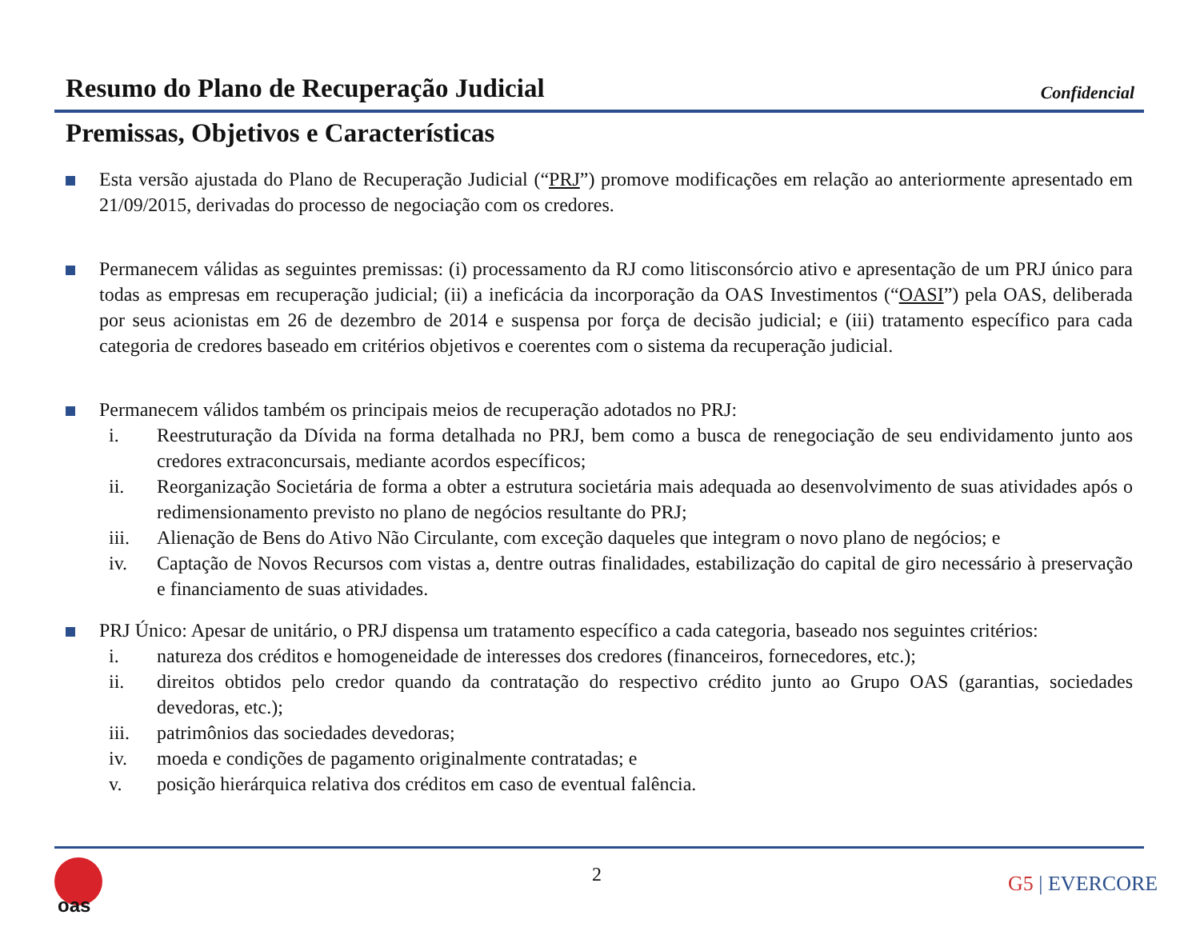Resumo do Plano de Recuperação Judicial
Confidencial
Premissas, Objetivos e Características
Esta versão ajustada do Plano de Recuperação Judicial (“PRJ”) promove modificações em relação ao anteriormente apresentado em 21/09/2015, derivadas do processo de negociação com os credores.
Permanecem válidas as seguintes premissas: (i) processamento da RJ como litisconsórcio ativo e apresentação de um PRJ único para todas as empresas em recuperação judicial; (ii) a ineficácia da incorporação da OAS Investimentos (“OASI”) pela OAS, deliberada por seus acionistas em 26 de dezembro de 2014 e suspensa por força de decisão judicial; e (iii) tratamento específico para cada categoria de credores baseado em critérios objetivos e coerentes com o sistema da recuperação judicial.
Permanecem válidos também os principais meios de recuperação adotados no PRJ:
i. Reestruturação da Dívida na forma detalhada no PRJ, bem como a busca de renegociação de seu endividamento junto aos credores extraconcursais, mediante acordos específicos;
ii. Reorganização Societária de forma a obter a estrutura societária mais adequada ao desenvolvimento de suas atividades após o redimensionamento previsto no plano de negócios resultante do PRJ;
iii. Alienação de Bens do Ativo Não Circulante, com exceção daqueles que integram o novo plano de negócios; e
iv. Captação de Novos Recursos com vistas a, dentre outras finalidades, estabilização do capital de giro necessário à preservação e financiamento de suas atividades.
PRJ Único: Apesar de unitário, o PRJ dispensa um tratamento específico a cada categoria, baseado nos seguintes critérios:
i. natureza dos créditos e homogeneidade de interesses dos credores (financeiros, fornecedores, etc.);
ii. direitos obtidos pelo credor quando da contratação do respectivo crédito junto ao Grupo OAS (garantias, sociedades devedoras, etc.);
iii. patrimônios das sociedades devedoras;
iv. moeda e condições de pagamento originalmente contratadas; e
v. posição hierárquica relativa dos créditos em caso de eventual falência.
oas
2 G5 | EVERCORE